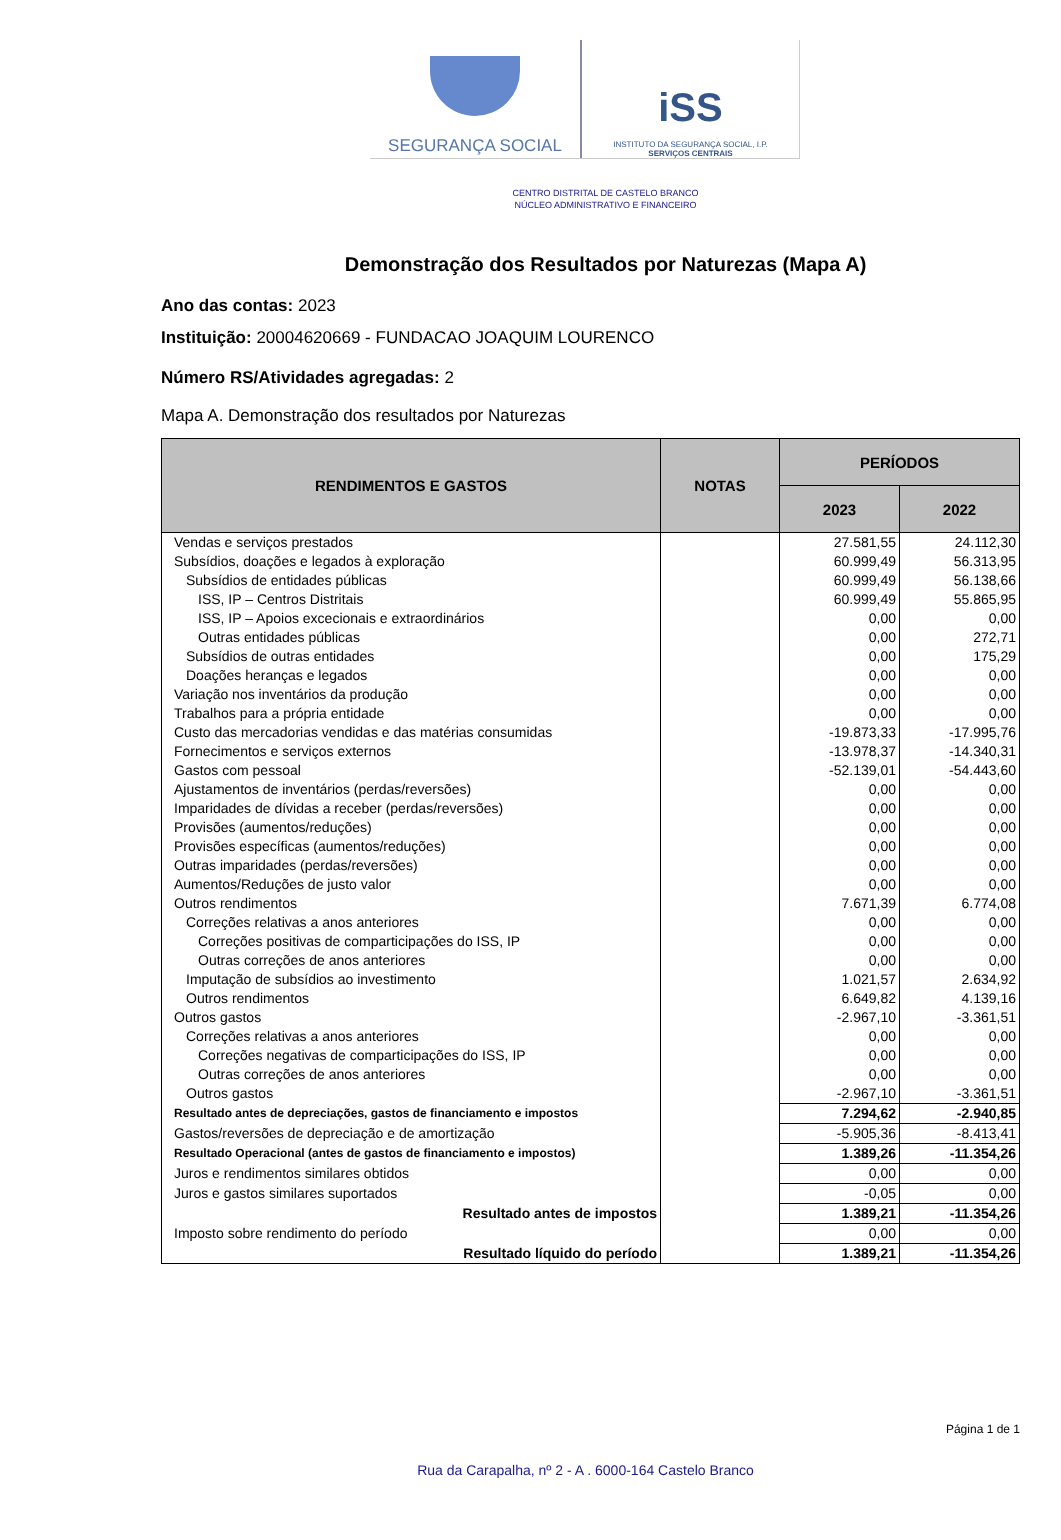SEGURANÇA SOCIAL
iSS
INSTITUTO DA SEGURANÇA SOCIAL, I.P.
SERVIÇOS CENTRAIS
CENTRO DISTRITAL DE CASTELO BRANCO
NÚCLEO ADMINISTRATIVO E FINANCEIRO
Demonstração dos Resultados por Naturezas (Mapa A)
Ano das contas: 2023
Instituição: 20004620669 - FUNDACAO JOAQUIM LOURENCO
Número RS/Atividades agregadas: 2
Mapa A. Demonstração dos resultados por Naturezas
| RENDIMENTOS E GASTOS | NOTAS | PERÍODOS | |
| --- | --- | --- | --- |
| | | 2023 | 2022 |
| Vendas e serviços prestados | | 27.581,55 | 24.112,30 |
| Subsídios, doações e legados à exploração | | 60.999,49 | 56.313,95 |
| Subsídios de entidades públicas | | 60.999,49 | 56.138,66 |
| ISS, IP – Centros Distritais | | 60.999,49 | 55.865,95 |
| ISS, IP – Apoios excecionais e extraordinários | | 0,00 | 0,00 |
| Outras entidades públicas | | 0,00 | 272,71 |
| Subsídios de outras entidades | | 0,00 | 175,29 |
| Doações heranças e legados | | 0,00 | 0,00 |
| Variação nos inventários da produção | | 0,00 | 0,00 |
| Trabalhos para a própria entidade | | 0,00 | 0,00 |
| Custo das mercadorias vendidas e das matérias consumidas | | -19.873,33 | -17.995,76 |
| Fornecimentos e serviços externos | | -13.978,37 | -14.340,31 |
| Gastos com pessoal | | -52.139,01 | -54.443,60 |
| Ajustamentos de inventários (perdas/reversões) | | 0,00 | 0,00 |
| Imparidades de dívidas a receber (perdas/reversões) | | 0,00 | 0,00 |
| Provisões (aumentos/reduções) | | 0,00 | 0,00 |
| Provisões específicas (aumentos/reduções) | | 0,00 | 0,00 |
| Outras imparidades (perdas/reversões) | | 0,00 | 0,00 |
| Aumentos/Reduções de justo valor | | 0,00 | 0,00 |
| Outros rendimentos | | 7.671,39 | 6.774,08 |
| Correções relativas a anos anteriores | | 0,00 | 0,00 |
| Correções positivas de comparticipações do ISS, IP | | 0,00 | 0,00 |
| Outras correções de anos anteriores | | 0,00 | 0,00 |
| Imputação de subsídios ao investimento | | 1.021,57 | 2.634,92 |
| Outros rendimentos | | 6.649,82 | 4.139,16 |
| Outros gastos | | -2.967,10 | -3.361,51 |
| Correções relativas a anos anteriores | | 0,00 | 0,00 |
| Correções negativas de comparticipações do ISS, IP | | 0,00 | 0,00 |
| Outras correções de anos anteriores | | 0,00 | 0,00 |
| Outros gastos | | -2.967,10 | -3.361,51 |
| Resultado antes de depreciações, gastos de financiamento e impostos | | 7.294,62 | -2.940,85 |
| Gastos/reversões de depreciação e de amortização | | -5.905,36 | -8.413,41 |
| Resultado Operacional (antes de gastos de financiamento e impostos) | | 1.389,26 | -11.354,26 |
| Juros e rendimentos similares obtidos | | 0,00 | 0,00 |
| Juros e gastos similares suportados | | -0,05 | 0,00 |
| Resultado antes de impostos | | 1.389,21 | -11.354,26 |
| Imposto sobre rendimento do período | | 0,00 | 0,00 |
| Resultado líquido do período | | 1.389,21 | -11.354,26 |
Página 1 de 1
Rua da Carapalha, nº 2 - A . 6000-164 Castelo Branco